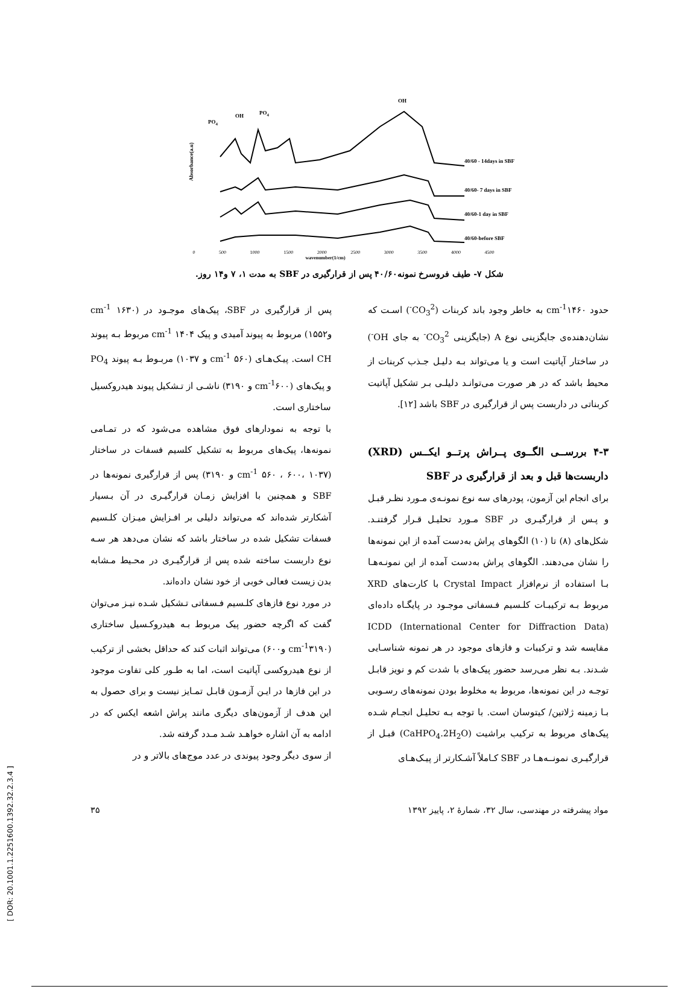OH
PO4
OH
PO4
40/60 - 14days in SBF
40/60- 7 days in SBF
40/60-1 day in SBF
40/60-before SBF
Absorbance(a.u)
0 500 1000 1500 2000 2500 3000 3500 4000 4500
wavenumber(1/cm)
شکل ۷- طیف فروسرخ نمونه۴۰/۶۰ پس از قرارگیری در SBF به مدت ۱، ۷ و۱۴ روز.
پس از قرارگیری در SBF، پیک‌های موجـود در (cm<sup>-1</sup> ۱۶۳۰ و۱۵۵۲) مربوط به پیوند آمیدی و پیک cm<sup>-1</sup> ۱۴۰۴ مربوط بـه پیوند CH است. پیـک‌هـای (cm<sup>-1</sup> ۵۶۰ و ۱۰۳۷) مربـوط بـه پیوند PO<sub>4</sub> و پیک‌های (cm<sup>-1</sup>۶۰۰ و ۳۱۹۰) ناشـی از تـشکیل پیوند هیدروکسیل ساختاری است.
با توجه به نمودارهای فوق مشاهده می‌شود که در تمـامی نمونه‌ها، پیک‌های مربوط به تشکیل کلسیم فسفات در ساختار (cm<sup>-1</sup> ۵۶۰ ، ۶۰۰، ۱۰۳۷ و ۳۱۹۰) پس از قرارگیری نمونه‌ها در SBF و همچنین با افزایش زمـان قرارگیـری در آن بـسیار آشکارتر شده‌اند که می‌تواند دلیلی بر افـزایش میـزان کلـسیم فسفات تشکیل شده در ساختار باشد که نشان می‌دهد هر سـه نوع داربست ساخته شده پس از قرارگیـری در محـیط مـشابه بدن زیست فعالی خوبی از خود نشان داده‌اند.
در مورد نوع فازهای کلـسیم فـسفاتی تـشکیل شـده نیـز می‌توان گفت که اگرچه حضور پیک مربوط بـه هیدروکـسیل ساختاری (cm<sup>-1</sup>۳۱۹۰ و۶۰۰) می‌تواند اثبات کند که حداقل بخشی از ترکیب از نوع هیدروکسی آپاتیت است، اما به طـور کلی تفاوت موجود در این فازها در ایـن آزمـون قابـل تمـایز نیست و برای حصول به این هدف از آزمون‌های دیگری مانند پراش اشعه ایکس که در ادامه به آن اشاره خواهـد شـد مـدد گرفته شد.
از سوی دیگر وجود پیوندی در عدد موج‌های بالاتر و در
حدود cm<sup>-1</sup>۱۴۶۰ به خاطر وجود باند کربنات (CO<sub>3</sub><sup>2-</sup>) اسـت که نشان‌دهنده‌ی جایگزینی نوع A (جایگزینی CO<sub>3</sub><sup>2-</sup> به جای OH<sup>-</sup>) در ساختار آپاتیت است و یا می‌تواند بـه دلیـل جـذب کربنات از محیط باشد که در هر صورت می‌توانـد دلیلـی بـر تشکیل آپاتیت کربناتی در داربست پس از قرارگیری در SBF باشد [۱۲].
۴-۳ بررســی الگــوی پــراش پرتــو ایکــس (XRD) داربست‌ها قبل و بعد از قرارگیری در SBF
برای انجام این آزمون، پودرهای سه نوع نمونـه‌ی مـورد نظـر قبـل و پـس از قرارگیـری در SBF مـورد تحلیـل قـرار گرفتنـد. شکل‌های (۸) تا (۱۰) الگوهای پراش به‌دست آمده از این نمونه‌ها را نشان می‌دهند. الگوهای پراش به‌دست آمده از این نمونـه‌هـا بـا استفاده از نرم‌افزار Crystal Impact با کارت‌های XRD مربوط بـه ترکیبـات کلـسیم فـسفاتی موجـود در پایگـاه داده‌ای ICDD (International Center for Diffraction Data) مقایسه شد و ترکیبات و فازهای موجود در هر نمونه شناسـایی شـدند. بـه نظر می‌رسد حضور پیک‌های با شدت کم و نویز قابـل توجـه در این نمونه‌ها، مربوط به مخلوط بودن نمونه‌های رسـوبی بـا زمینه ژلاتین/ کیتوسان است. با توجه بـه تحلیـل انجـام شـده پیک‌های مربوط به ترکیب براشیت (CaHPO<sub>4</sub>.2H<sub>2</sub>O) قبـل از قرارگیـری نمونــه‌هـا در SBF کـاملاً آشـکارتر از پیـک‌هـای
مواد پیشرفته در مهندسی، سال ۳۲، شمارهٔ ۲، پاییز ۱۳۹۲ ۳۵
[ DOR: 20.1001.1.2251600.1392.32.2.3.4 ]